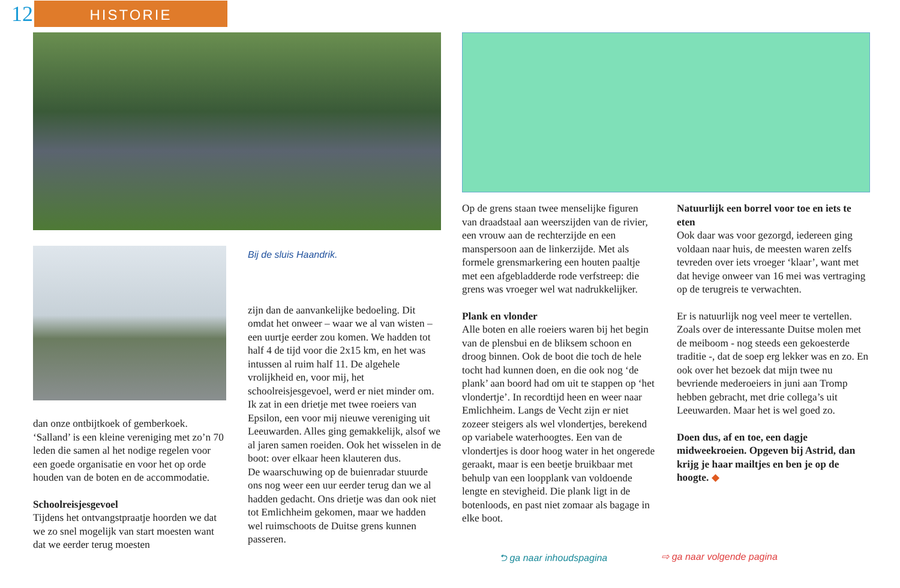12
HISTORIE
dan onze ontbijtkoek of gemberkoek. ‘Salland’ is een kleine vereniging met zo’n 70 leden die samen al het nodige regelen voor een goede organisatie en voor het op orde houden van de boten en de accommodatie.
Schoolreisjesgevoel
Tijdens het ontvangstpraatje hoorden we dat we zo snel mogelijk van start moesten want dat we eerder terug moesten
Bij de sluis Haandrik.
zijn dan de aanvankelijke bedoeling. Dit omdat het onweer – waar we al van wisten – een uurtje eerder zou komen. We hadden tot half 4 de tijd voor die 2x15 km, en het was intussen al ruim half 11. De algehele vrolijkheid en, voor mij, het schoolreisjesgevoel, werd er niet minder om.
Ik zat in een drietje met twee roeiers van Epsilon, een voor mij nieuwe vereniging uit Leeuwarden. Alles ging gemakkelijk, alsof we al jaren samen roeiden. Ook het wisselen in de boot: over elkaar heen klauteren dus.
De waarschuwing op de buienradar stuurde ons nog weer een uur eerder terug dan we al hadden gedacht. Ons drietje was dan ook niet tot Emlichheim gekomen, maar we hadden wel ruimschoots de Duitse grens kunnen passeren.
Op de grens staan twee menselijke figuren van draadstaal aan weerszijden van de rivier, een vrouw aan de rechterzijde en een manspersoon aan de linkerzijde. Met als formele grensmarkering een houten paaltje met een afgebladderde rode verfstreep: die grens was vroeger wel wat nadrukkelijker.
Plank en vlonder
Alle boten en alle roeiers waren bij het begin van de plensbui en de bliksem schoon en droog binnen. Ook de boot die toch de hele tocht had kunnen doen, en die ook nog ‘de plank’ aan boord had om uit te stappen op ‘het vlondertje’. In recordtijd heen en weer naar Emlichheim. Langs de Vecht zijn er niet zozeer steigers als wel vlondertjes, berekend op variabele waterhoogtes. Een van de vlondertjes is door hoog water in het ongerede geraakt, maar is een beetje bruikbaar met behulp van een loopplank van voldoende lengte en stevigheid. Die plank ligt in de botenloods, en past niet zomaar als bagage in elke boot.
Natuurlijk een borrel voor toe en iets te eten
Ook daar was voor gezorgd, iedereen ging voldaan naar huis, de meesten waren zelfs tevreden over iets vroeger ‘klaar’, want met dat hevige onweer van 16 mei was vertraging op de terugreis te verwachten.
Er is natuurlijk nog veel meer te vertellen. Zoals over de interessante Duitse molen met de meiboom - nog steeds een gekoesterde traditie -, dat de soep erg lekker was en zo. En ook over het bezoek dat mijn twee nu bevriende mederoeiers in juni aan Tromp hebben gebracht, met drie collega’s uit Leeuwarden. Maar het is wel goed zo.
Doen dus, af en toe, een dagje midweekroeien. Opgeven bij Astrid, dan krijg je haar mailtjes en ben je op de hoogte. ◆
⮌ ga naar inhoudspagina ⇨ ga naar volgende pagina